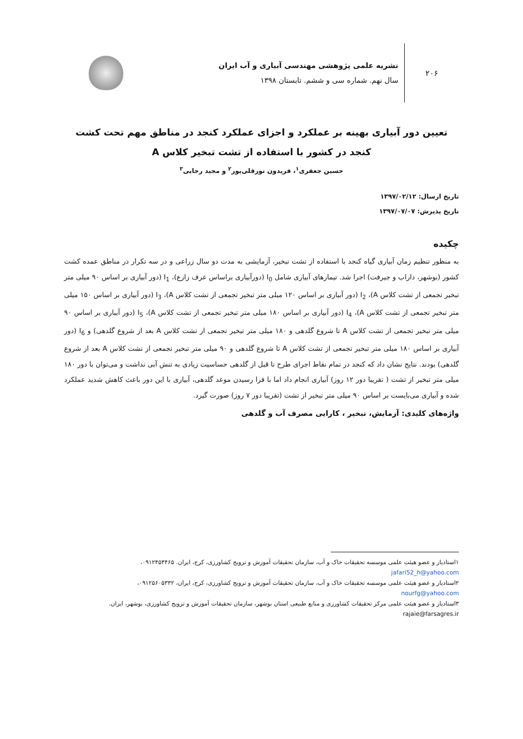۲۰۶
نشریه علمی پژوهشی مهندسی آبیاری و آب ایران
سال نهم. شماره سی و ششم. تابستان ۱۳۹۸
تعیین دور آبیاری بهینه بر عملکرد و اجزای عملکرد کنجد در مناطق مهم تحت کشت کنجد در کشور با استفاده از تشت تبخیر کلاس A
حسین جعفری<sup>۱</sup>، فریدون نورقلی‌پور<sup>۲</sup> و مجید رجایی<sup>۳</sup>
تاریخ ارسال: ۱۳۹۷/۰۲/۱۲
تاریخ پذیرش: ۱۳۹۷/۰۷/۰۷
چکیده
به منظور تنظیم زمان آبیاری گیاه کنجد با استفاده از تشت تبخیر، آزمایشی به مدت دو سال زراعی و در سه تکرار در مناطق عمده کشت کشور (بوشهر، داراب و جیرفت) اجرا شد. تیمارهای آبیاری شامل I<sub>0</sub> (دورآبیاری براساس عرف زارع)، I<sub>1</sub> (دور آبیاری بر اساس ۹۰ میلی متر تبخیر تجمعی از تشت کلاس A)، I<sub>2</sub> (دور آبیاری بر اساس ۱۲۰ میلی متر تبخیر تجمعی از تشت کلاس A)، I<sub>3</sub> (دور آبیاری بر اساس ۱۵۰ میلی متر تبخیر تجمعی از تشت کلاس A)، I<sub>4</sub> (دور آبیاری بر اساس ۱۸۰ میلی متر تبخیر تجمعی از تشت کلاس A)، I<sub>5</sub> (دور آبیاری بر اساس ۹۰ میلی متر تبخیر تجمعی از تشت کلاس A تا شروع گلدهی و ۱۸۰ میلی متر تبخیر تجمعی از تشت کلاس A بعد از شروع گلدهی) و I<sub>6</sub> (دور آبیاری بر اساس ۱۸۰ میلی متر تبخیر تجمعی از تشت کلاس A تا شروع گلدهی و ۹۰ میلی متر تبخیر تجمعی از تشت کلاس A بعد از شروع گلدهی) بودند. نتایج نشان داد که کنجد در تمام نقاط اجرای طرح تا قبل از گلدهی حساسیت زیادی به تنش آبی نداشت و می‌توان با دور ۱۸۰ میلی متر تبخیر از تشت ( تقریبا دور ۱۲ روز) آبیاری انجام داد اما با فرا رسیدن موعد گلدهی، آبیاری با این دور باعث کاهش شدید عملکرد شده و آبیاری می‌بایست بر اساس ۹۰ میلی متر تبخیر از تشت (تقریبا دور ۷ روز) صورت گیرد.
واژه‌های کلیدی: آزمایش، تبخیر ، کارایی مصرف آب و گلدهی
۱استادیار و عضو هیئت علمی موسسه تحقیقات خاک و آب، سازمان تحقیقات آموزش و ترویج کشاورزی، کرج، ایران. ۰۹۱۲۴۵۴۴۶۵، jafari52_h@yahoo.com
۲استادیار و عضو هیئت علمی موسسه تحقیقات خاک و آب، سازمان تحقیقات آموزش و ترویج کشاورزی، کرج، ایران، ۰۹۱۲۵۶۰۵۳۳۲، nourfg@yahoo.com
۳استادیار و عضو هیئت علمی مرکز تحقیقات کشاورزی و منابع طبیعی استان بوشهر، سازمان تحقیقات آموزش و ترویج کشاورزی، بوشهر، ایران. rajaie@farsagres.ir